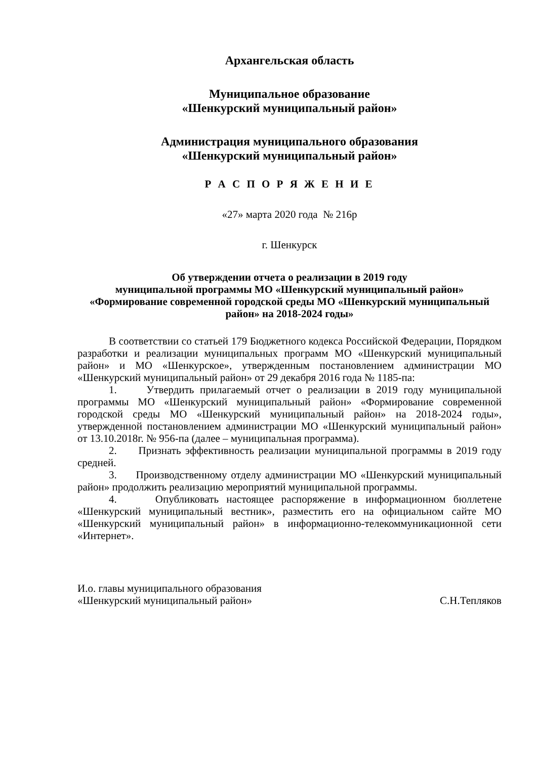Архангельская область
Муниципальное образование
«Шенкурский муниципальный район»
Администрация муниципального образования
«Шенкурский муниципальный район»
Р А С П О Р Я Ж Е Н И Е
«27» марта 2020 года № 216р
г. Шенкурск
Об утверждении отчета о реализации в 2019 году
муниципальной программы МО «Шенкурский муниципальный район» «Формирование современной городской среды МО «Шенкурский муниципальный район» на 2018-2024 годы»
В соответствии со статьей 179 Бюджетного кодекса Российской Федерации, Порядком разработки и реализации муниципальных программ МО «Шенкурский муниципальный район» и МО «Шенкурское», утвержденным постановлением администрации МО «Шенкурский муниципальный район» от 29 декабря 2016 года № 1185-па:
1. Утвердить прилагаемый отчет о реализации в 2019 году муниципальной программы МО «Шенкурский муниципальный район» «Формирование современной городской среды МО «Шенкурский муниципальный район» на 2018-2024 годы», утвержденной постановлением администрации МО «Шенкурский муниципальный район» от 13.10.2018г. № 956-па (далее – муниципальная программа).
2. Признать эффективность реализации муниципальной программы в 2019 году средней.
3. Производственному отделу администрации МО «Шенкурский муниципальный район» продолжить реализацию мероприятий муниципальной программы.
4. Опубликовать настоящее распоряжение в информационном бюллетене «Шенкурский муниципальный вестник», разместить его на официальном сайте МО «Шенкурский муниципальный район» в информационно-телекоммуникационной сети «Интернет».
И.о. главы муниципального образования
«Шенкурский муниципальный район»
С.Н.Тепляков